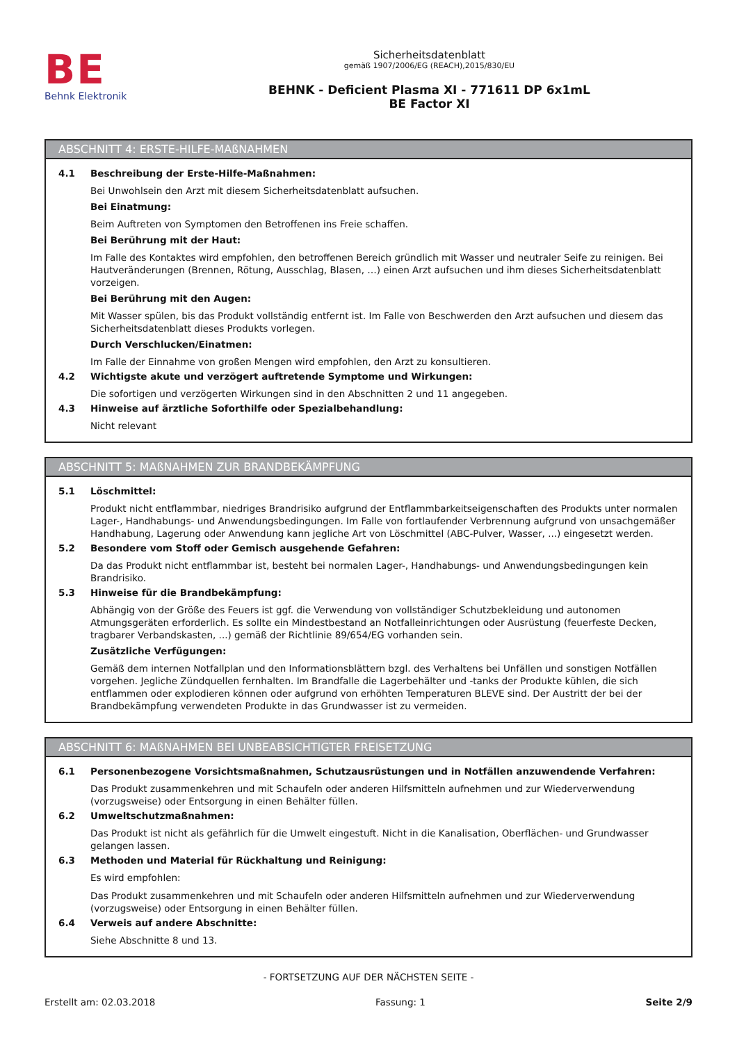BE
Behnk Elektronik
Sicherheitsdatenblatt
gemäß 1907/2006/EG (REACH),2015/830/EU
BEHNK - Deficient Plasma XI - 771611 DP 6x1mL
BE Factor XI
ABSCHNITT 4: ERSTE-HILFE-MAßNAHMEN
4.1 Beschreibung der Erste-Hilfe-Maßnahmen:
Bei Unwohlsein den Arzt mit diesem Sicherheitsdatenblatt aufsuchen.
Bei Einatmung:
Beim Auftreten von Symptomen den Betroffenen ins Freie schaffen.
Bei Berührung mit der Haut:
Im Falle des Kontaktes wird empfohlen, den betroffenen Bereich gründlich mit Wasser und neutraler Seife zu reinigen. Bei Hautveränderungen (Brennen, Rötung, Ausschlag, Blasen, …) einen Arzt aufsuchen und ihm dieses Sicherheitsdatenblatt vorzeigen.
Bei Berührung mit den Augen:
Mit Wasser spülen, bis das Produkt vollständig entfernt ist. Im Falle von Beschwerden den Arzt aufsuchen und diesem das Sicherheitsdatenblatt dieses Produkts vorlegen.
Durch Verschlucken/Einatmen:
Im Falle der Einnahme von großen Mengen wird empfohlen, den Arzt zu konsultieren.
4.2 Wichtigste akute und verzögert auftretende Symptome und Wirkungen:
Die sofortigen und verzögerten Wirkungen sind in den Abschnitten 2 und 11 angegeben.
4.3 Hinweise auf ärztliche Soforthilfe oder Spezialbehandlung:
Nicht relevant
ABSCHNITT 5: MAßNAHMEN ZUR BRANDBEKÄMPFUNG
5.1 Löschmittel:
Produkt nicht entflammbar, niedriges Brandrisiko aufgrund der Entflammbarkeitseigenschaften des Produkts unter normalen Lager-, Handhabungs- und Anwendungsbedingungen. Im Falle von fortlaufender Verbrennung aufgrund von unsachgemäßer Handhabung, Lagerung oder Anwendung kann jegliche Art von Löschmittel (ABC-Pulver, Wasser, ...) eingesetzt werden.
5.2 Besondere vom Stoff oder Gemisch ausgehende Gefahren:
Da das Produkt nicht entflammbar ist, besteht bei normalen Lager-, Handhabungs- und Anwendungsbedingungen kein Brandrisiko.
5.3 Hinweise für die Brandbekämpfung:
Abhängig von der Größe des Feuers ist ggf. die Verwendung von vollständiger Schutzbekleidung und autonomen Atmungsgeräten erforderlich. Es sollte ein Mindestbestand an Notfalleinrichtungen oder Ausrüstung (feuerfeste Decken, tragbarer Verbandskasten, ...) gemäß der Richtlinie 89/654/EG vorhanden sein.
Zusätzliche Verfügungen:
Gemäß dem internen Notfallplan und den Informationsblättern bzgl. des Verhaltens bei Unfällen und sonstigen Notfällen vorgehen. Jegliche Zündquellen fernhalten. Im Brandfalle die Lagerbehälter und -tanks der Produkte kühlen, die sich entflammen oder explodieren können oder aufgrund von erhöhten Temperaturen BLEVE sind. Der Austritt der bei der Brandbekämpfung verwendeten Produkte in das Grundwasser ist zu vermeiden.
ABSCHNITT 6: MAßNAHMEN BEI UNBEABSICHTIGTER FREISETZUNG
6.1 Personenbezogene Vorsichtsmaßnahmen, Schutzausrüstungen und in Notfällen anzuwendende Verfahren:
Das Produkt zusammenkehren und mit Schaufeln oder anderen Hilfsmitteln aufnehmen und zur Wiederverwendung (vorzugsweise) oder Entsorgung in einen Behälter füllen.
6.2 Umweltschutzmaßnahmen:
Das Produkt ist nicht als gefährlich für die Umwelt eingestuft. Nicht in die Kanalisation, Oberflächen- und Grundwasser gelangen lassen.
6.3 Methoden und Material für Rückhaltung und Reinigung:
Es wird empfohlen:
Das Produkt zusammenkehren und mit Schaufeln oder anderen Hilfsmitteln aufnehmen und zur Wiederverwendung (vorzugsweise) oder Entsorgung in einen Behälter füllen.
6.4 Verweis auf andere Abschnitte:
Siehe Abschnitte 8 und 13.
- FORTSETZUNG AUF DER NÄCHSTEN SEITE -
Erstellt am: 02.03.2018 Fassung: 1 Seite 2/9